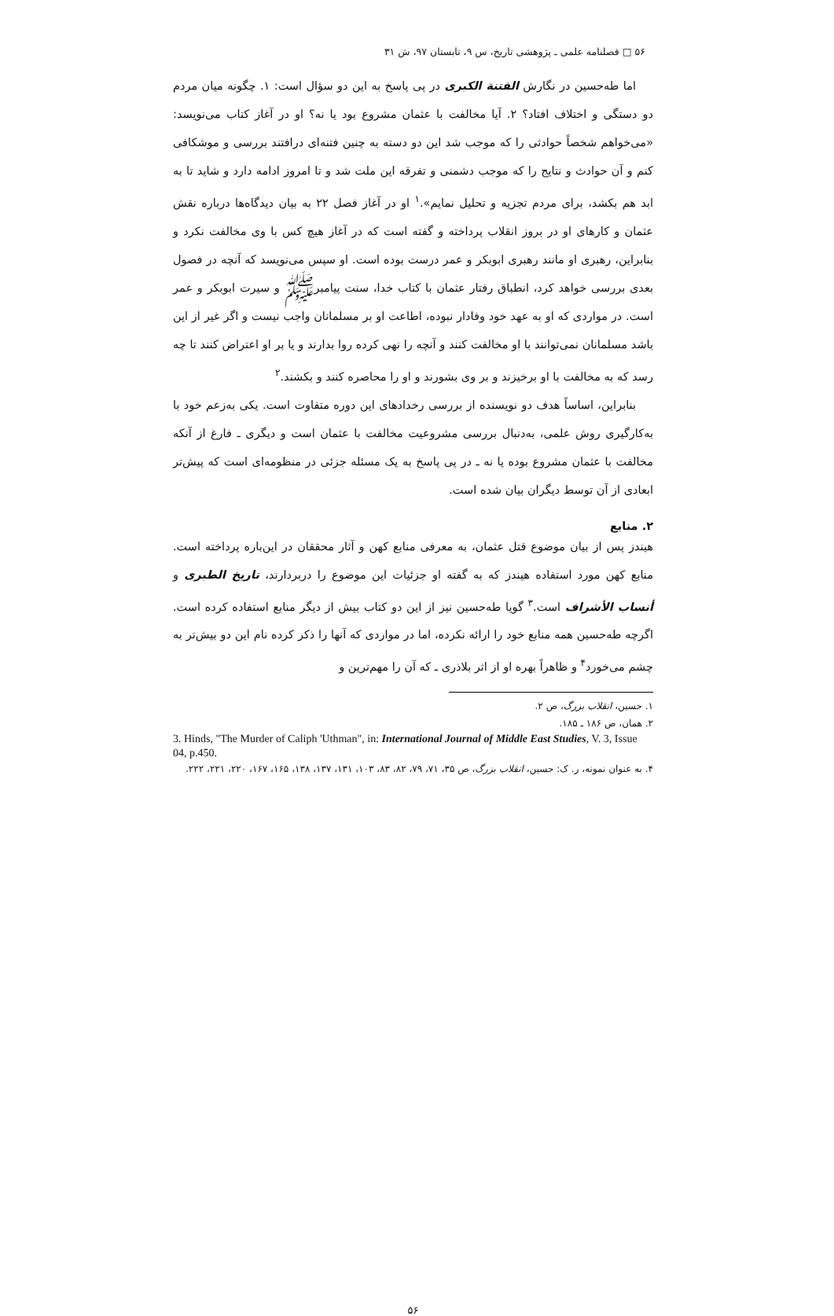۵۶ □ فصلنامه علمی ـ پژوهشی تاریخ، س ۹، تابستان ۹۷، ش ۳۱
اما طه‌حسین در نگارش الفتنة الکبری در پی پاسخ به این دو سؤال است: ۱. چگونه میان مردم دو دستگی و اختلاف افتاد؟ ۲. آیا مخالفت با عثمان مشروع بود یا نه؟ او در آغاز کتاب می‌نویسد: «می‌خواهم شخصاً حوادثی را که موجب شد این دو دسته به چنین فتنه‌ای درافتند بررسی و موشکافی کنم و آن حوادث و نتایج را که موجب دشمنی و تفرقه این ملت شد و تا امروز ادامه دارد و شاید تا به ابد هم بکشد، برای مردم تجزیه و تحلیل نمایم».<sup>۱</sup> او در آغاز فصل ۲۲ به بیان دیدگاه‌ها درباره نقش عثمان و کارهای او در بروز انقلاب پرداخته و گفته است که در آغاز هیچ کس با وی مخالفت نکرد و بنابراین، رهبری او مانند رهبری ابوبکر و عمر درست بوده است. او سپس می‌نویسد که آنچه در فصول بعدی بررسی خواهد کرد، انطباق رفتار عثمان با کتاب خدا، سنت پیامبرﷺ و سیرت ابوبکر و عمر است. در مواردی که او به عهد خود وفادار نبوده، اطاعت او بر مسلمانان واجب نیست و اگر غیر از این باشد مسلمانان نمی‌توانند با او مخالفت کنند و آنچه را نهی کرده روا بدارند و یا بر او اعتراض کنند تا چه رسد که به مخالفت با او برخیزند و بر وی بشورند و او را محاصره کنند و بکشند.<sup>۲</sup>
بنابراین، اساساً هدف دو نویسنده از بررسی رخدادهای این دوره متفاوت است. یکی به‌زعم خود با به‌کارگیری روش علمی، به‌دنبال بررسی مشروعیت مخالفت با عثمان است و دیگری ـ فارغ از آنکه مخالفت با عثمان مشروع بوده یا نه ـ در پی پاسخ به یک مسئله جزئی در منظومه‌ای است که پیش‌تر ابعادی از آن توسط دیگران بیان شده است.
۲. منابع
هیندز پس از بیان موضوع قتل عثمان، به معرفی منابع کهن و آثار محققان در این‌باره پرداخته است. منابع کهن مورد استفاده هیندز که به گفته او جزئیات این موضوع را دربردارند، تاریخ الطبری و أنساب الأشراف است.<sup>۳</sup> گویا طه‌حسین نیز از این دو کتاب بیش از دیگر منابع استفاده کرده است. اگرچه طه‌حسین همه منابع خود را ارائه نکرده، اما در مواردی که آنها را ذکر کرده نام این دو بیش‌تر به چشم می‌خورد<sup>۴</sup> و ظاهراً بهره او از اثر بلاذری ـ که آن را مهم‌ترین و
۱. حسین، انقلاب بزرگ، ص ۲.
۲. همان، ص ۱۸۶ ـ ۱۸۵.
3. Hinds, "The Murder of Caliph 'Uthman", in: International Journal of Middle East Studies, V. 3, Issue 04, p.450.
۴. به عنوان نمونه، ر. ک: حسین، انقلاب بزرگ، ص ۳۵، ۷۱، ۷۹، ۸۲، ۸۳، ۱۰۳، ۱۳۱، ۱۳۷، ۱۳۸، ۱۶۵، ۱۶۷، ۲۲۰، ۲۲۱، ۲۲۲.
۵۶